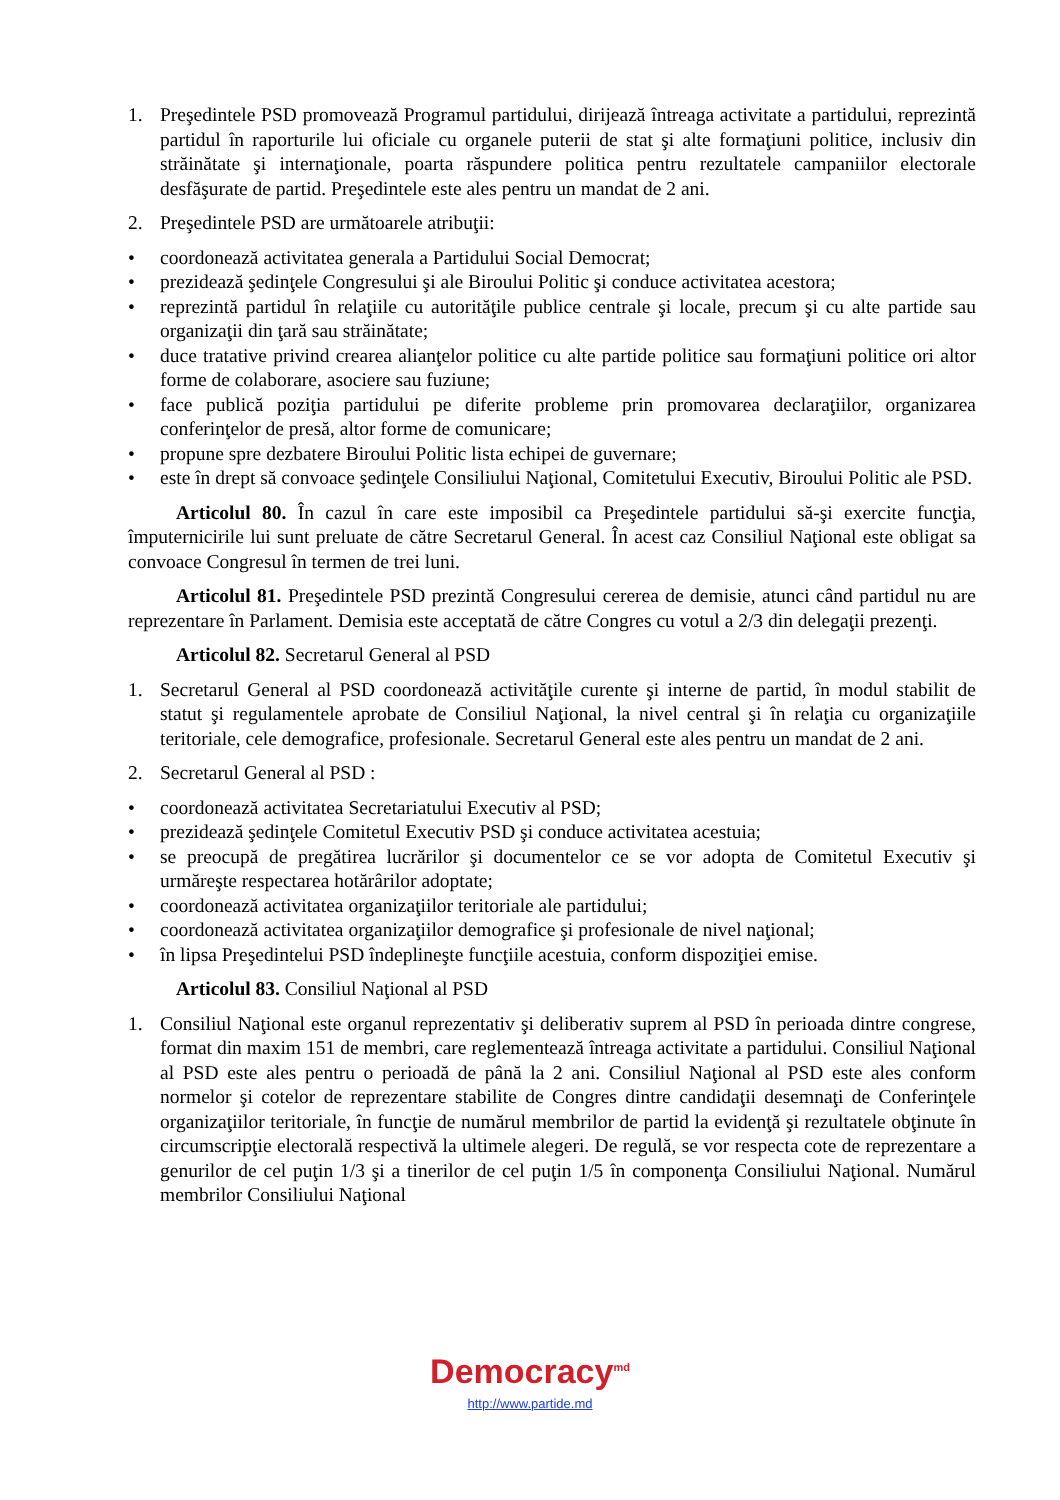1. Preşedintele PSD promovează Programul partidului, dirijează întreaga activitate a partidului, reprezintă partidul în raporturile lui oficiale cu organele puterii de stat şi alte formaţiuni politice, inclusiv din străinătate şi internaţionale, poarta răspundere politica pentru rezultatele campaniilor electorale desfăşurate de partid. Preşedintele este ales pentru un mandat de 2 ani.
2. Preşedintele PSD are următoarele atribuţii:
• coordonează activitatea generala a Partidului Social Democrat;
• prezidează şedinţele Congresului şi ale Biroului Politic şi conduce activitatea acestora;
• reprezintă partidul în relaţiile cu autorităţile publice centrale şi locale, precum şi cu alte partide sau organizaţii din ţară sau străinătate;
• duce tratative privind crearea alianţelor politice cu alte partide politice sau formaţiuni politice ori altor forme de colaborare, asociere sau fuziune;
• face publică poziţia partidului pe diferite probleme prin promovarea declaraţiilor, organizarea conferinţelor de presă, altor forme de comunicare;
• propune spre dezbatere Biroului Politic lista echipei de guvernare;
• este în drept să convoace şedinţele Consiliului Naţional, Comitetului Executiv, Biroului Politic ale PSD.
Articolul 80. În cazul în care este imposibil ca Preşedintele partidului să-şi exercite funcţia, împuternicirile lui sunt preluate de către Secretarul General. În acest caz Consiliul Naţional este obligat sa convoace Congresul în termen de trei luni.
Articolul 81. Preşedintele PSD prezintă Congresului cererea de demisie, atunci când partidul nu are reprezentare în Parlament. Demisia este acceptată de către Congres cu votul a 2/3 din delegaţii prezenţi.
Articolul 82. Secretarul General al PSD
1. Secretarul General al PSD coordonează activităţile curente şi interne de partid, în modul stabilit de statut şi regulamentele aprobate de Consiliul Naţional, la nivel central şi în relaţia cu organizaţiile teritoriale, cele demografice, profesionale. Secretarul General este ales pentru un mandat de 2 ani.
2. Secretarul General al PSD :
• coordonează activitatea Secretariatului Executiv al PSD;
• prezidează şedinţele Comitetul Executiv PSD şi conduce activitatea acestuia;
• se preocupă de pregătirea lucrărilor şi documentelor ce se vor adopta de Comitetul Executiv şi urmăreşte respectarea hotărârilor adoptate;
• coordonează activitatea organizaţiilor teritoriale ale partidului;
• coordonează activitatea organizaţiilor demografice şi profesionale de nivel naţional;
• în lipsa Preşedintelui PSD îndeplineşte funcţiile acestuia, conform dispoziţiei emise.
Articolul 83. Consiliul Naţional al PSD
1. Consiliul Naţional este organul reprezentativ şi deliberativ suprem al PSD în perioada dintre congrese, format din maxim 151 de membri, care reglementează întreaga activitate a partidului. Consiliul Naţional al PSD este ales pentru o perioadă de până la 2 ani. Consiliul Naţional al PSD este ales conform normelor şi cotelor de reprezentare stabilite de Congres dintre candidaţii desemnaţi de Conferinţele organizaţiilor teritoriale, în funcţie de numărul membrilor de partid la evidenţă şi rezultatele obţinute în circumscripţie electorală respectivă la ultimele alegeri. De regulă, se vor respecta cote de reprezentare a genurilor de cel puţin 1/3 şi a tinerilor de cel puţin 1/5 în componenţa Consiliului Naţional. Numărul membrilor Consiliului Naţional
Democracy<sup>md</sup>
http://www.partide.md